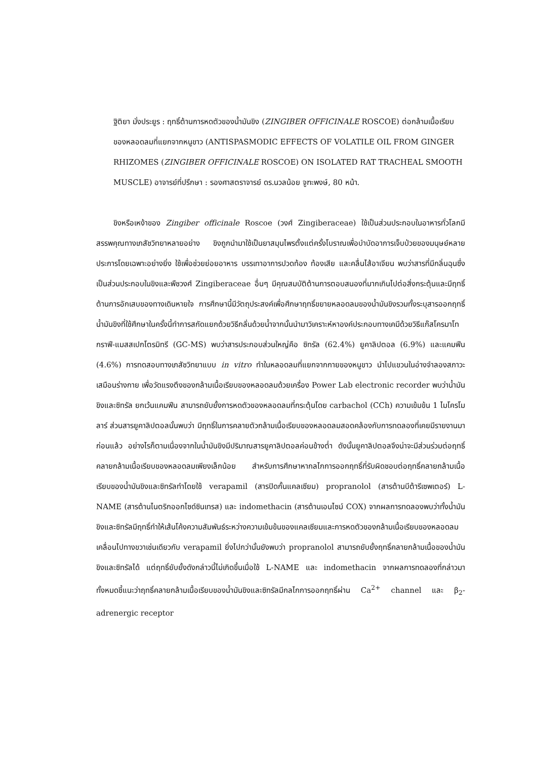ฐิติยา มั่งประยูร : ฤทธิ์ต้านการหดตัวของน้ำมันขิง (ZINGIBER OFFICINALE ROSCOE) ต่อกล้ามเนื้อเรียบของหลอดลมที่แยกจากหนูขาว (ANTISPASMODIC EFFECTS OF VOLATILE OIL FROM GINGER RHIZOMES (ZINGIBER OFFICINALE ROSCOE) ON ISOLATED RAT TRACHEAL SMOOTH MUSCLE) อาจารย์ที่ปรึกษา : รองศาสตราจารย์ ดร.นวลน้อย จูฑะพงษ์, 80 หน้า.
ขิงหรือเหง้าของ Zingiber officinale Roscoe (วงศ์ Zingiberaceae) ใช้เป็นส่วนประกอบในอาหารทั่วโลกมีสรรพคุณทางเภสัชวิทยาหลายอย่าง ขิงถูกนำมาใช้เป็นยาสมุนไพรตั้งแต่ครั้งโบราณเพื่อบำบัดอาการเจ็บป่วยของมนุษย์หลายประการโดยเฉพาะอย่างยิ่ง ใช้เพื่อช่วยย่อยอาหาร บรรเทาอาการปวดท้อง ท้องเสีย และคลื่นไส้อาเจียน พบว่าสารที่มีกลิ่นฉุนซึ่งเป็นส่วนประกอบในขิงและพืชวงศ์ Zingiberaceae อื่นๆ มีคุณสมบัติต้านการตอบสนองที่มากเกินไปต่อสิ่งกระตุ้นและมีฤทธิ์ต้านการอักเสบของทางเดินหายใจ การศึกษานี้มีวัตถุประสงค์เพื่อศึกษาฤทธิ์ขยายหลอดลมของน้ำมันขิงรวมทั้งระบุสารออกฤทธิ์ น้ำมันขิงที่ใช้ศึกษาในครั้งนี้ทำการสกัดแยกด้วยวิธีกลั่นด้วยน้ำจากนั้นนำมาวิเคราะห์หาองค์ประกอบทางเคมีด้วยวิธีแก๊สโครมาโทกราฟี-แมสสเปกโตรมิทรี (GC-MS) พบว่าสารประกอบส่วนใหญ่คือ ซิทรัล (62.4%) ยูคาลิปตอล (6.9%) และแคมฟีน (4.6%) การทดสอบทางเภสัชวิทยาแบบ in vitro ทำในหลอดลมที่แยกจากกายของหนูขาว นำไปแขวนในอ่างจำลองสภาวะเสมือนร่างกาย เพื่อวัดแรงตึงของกล้ามเนื้อเรียบของหลอดลมด้วยเครื่อง Power Lab electronic recorder พบว่าน้ำมันขิงและซิทรัล ยกเว้นแคมฟีน สามารถยับยั้งการหดตัวของหลอดลมที่กระตุ้นโดย carbachol (CCh) ความเข้มข้น 1 ไมโครโมลาร์ ส่วนสารยูคาลิปตอลนั้นพบว่า มีฤทธิ์ในการคลายตัวกล้ามเนื้อเรียบของหลอดลมสอดคล้องกับการทดลองที่เคยมีรายงานมาก่อนแล้ว อย่างไรก็ตามเนื่องจากในน้ำมันขิงมีปริมาณสารยูคาลิปตอลค่อนข้างต่ำ ดังนั้นยูคาลิปตอลจึงน่าจะมีส่วนร่วมต่อฤทธิ์คลายกล้ามเนื้อเรียบของหลอดลมเพียงเล็กน้อย สำหรับการศึกษาหากลไกการออกฤทธิ์ที่รับผิดชอบต่อฤทธิ์คลายกล้ามเนื้อเรียบของน้ำมันขิงและซิทรัลทำโดยใช้ verapamil (สารปิดกั้นแคลเซียม) propranolol (สารต้านบีต้ารีเซพเตอร์) L-NAME (สารต้านไนตริกออกไซด์ซินเทรส) และ indomethacin (สารต้านเอนไซม์ COX) จากผลการทดลองพบว่าทั้งน้ำมันขิงและซิทรัลมีฤทธิ์ทำให้เส้นโค้งความสัมพันธ์ระหว่างความเข้มข้นของแคลเซียมและการหดตัวของกล้ามเนื้อเรียบของหลอดลมเคลื่อนไปทางขวาเช่นเดียวกับ verapamil ยิ่งไปกว่านั้นยังพบว่า propranolol สามารถยับยั้งฤทธิ์คลายกล้ามเนื้อของน้ำมันขิงและซิทรัลได้ แต่ฤทธิ์ยับยั้งดังกล่าวนี้ไม่เกิดขึ้นเมื่อใช้ L-NAME และ indomethacin จากผลการทดลองที่กล่าวมาทั้งหมดชี้แนะว่าฤทธิ์คลายกล้ามเนื้อเรียบของน้ำมันขิงและซิทรัลมีกลไกการออกฤทธิ์ผ่าน Ca<sup>2+</sup> channel และ β<sub>2</sub>-adrenergic receptor